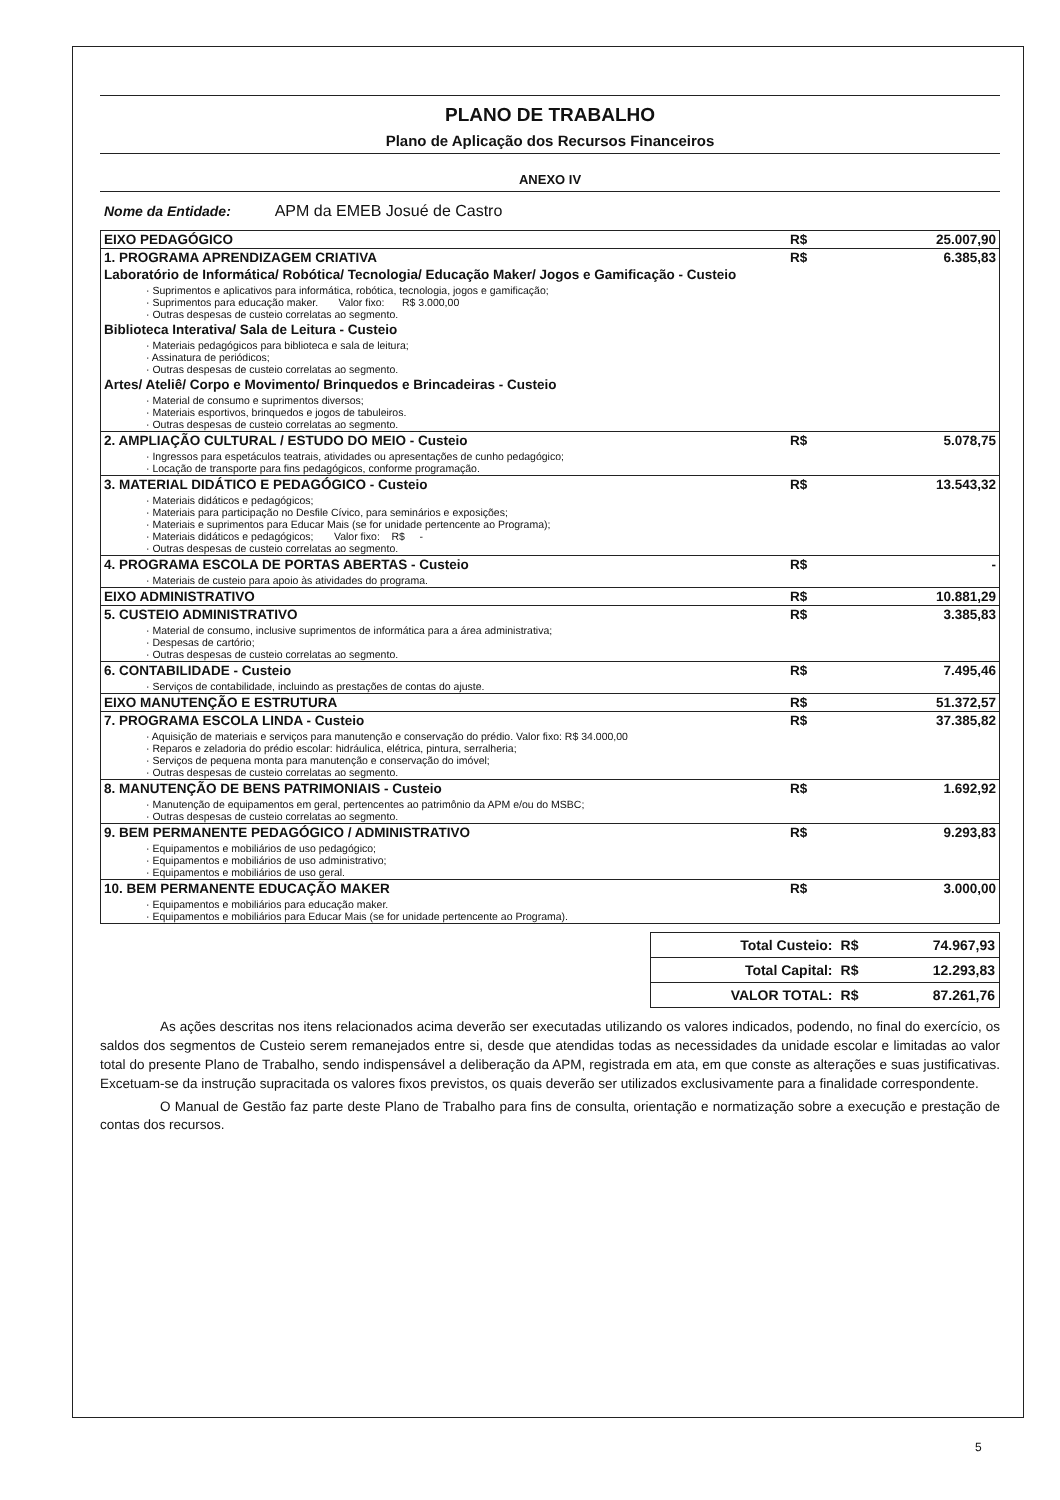PLANO DE TRABALHO
Plano de Aplicação dos Recursos Financeiros
ANEXO IV
Nome da Entidade: APM da EMEB Josué de Castro
| EIXO PEDAGÓGICO | R$ | 25.007,90 |
| 1. PROGRAMA APRENDIZAGEM CRIATIVA | R$ | 6.385,83 |
| Laboratório de Informática/ Robótica/ Tecnologia/ Educação Maker/ Jogos e Gamificação - Custeio | | |
| · Suprimentos e aplicativos para informática, robótica, tecnologia, jogos e gamificação; · Suprimentos para educação maker. Valor fixo: R$ 3.000,00 · Outras despesas de custeio correlatas ao segmento. | | |
| Biblioteca Interativa/ Sala de Leitura - Custeio | | |
| · Materiais pedagógicos para biblioteca e sala de leitura; · Assinatura de periódicos; · Outras despesas de custeio correlatas ao segmento. | | |
| Artes/ Ateliê/ Corpo e Movimento/ Brinquedos e Brincadeiras - Custeio | | |
| · Material de consumo e suprimentos diversos; · Materiais esportivos, brinquedos e jogos de tabuleiros. · Outras despesas de custeio correlatas ao segmento. | | |
| 2. AMPLIAÇÃO CULTURAL / ESTUDO DO MEIO - Custeio | R$ | 5.078,75 |
| · Ingressos para espetáculos teatrais, atividades ou apresentações de cunho pedagógico; · Locação de transporte para fins pedagógicos, conforme programação. | | |
| 3. MATERIAL DIDÁTICO E PEDAGÓGICO - Custeio | R$ | 13.543,32 |
| · Materiais didáticos e pedagógicos; · Materiais para participação no Desfile Cívico, para seminários e exposições; · Materiais e suprimentos para Educar Mais (se for unidade pertencente ao Programa); · Materiais didáticos e pedagógicos; Valor fixo: R$ - · Outras despesas de custeio correlatas ao segmento. | | |
| 4. PROGRAMA ESCOLA DE PORTAS ABERTAS - Custeio | R$ | - |
| · Materiais de custeio para apoio às atividades do programa. | | |
| EIXO ADMINISTRATIVO | R$ | 10.881,29 |
| 5. CUSTEIO ADMINISTRATIVO | R$ | 3.385,83 |
| · Material de consumo, inclusive suprimentos de informática para a área administrativa; · Despesas de cartório; · Outras despesas de custeio correlatas ao segmento. | | |
| 6. CONTABILIDADE - Custeio | R$ | 7.495,46 |
| · Serviços de contabilidade, incluindo as prestações de contas do ajuste. | | |
| EIXO MANUTENÇÃO E ESTRUTURA | R$ | 51.372,57 |
| 7. PROGRAMA ESCOLA LINDA - Custeio | R$ | 37.385,82 |
| · Aquisição de materiais e serviços para manutenção e conservação do prédio. Valor fixo: R$ 34.000,00 · Reparos e zeladoria do prédio escolar: hidráulica, elétrica, pintura, serralheria; · Serviços de pequena monta para manutenção e conservação do imóvel; · Outras despesas de custeio correlatas ao segmento. | | |
| 8. MANUTENÇÃO DE BENS PATRIMONIAIS - Custeio | R$ | 1.692,92 |
| · Manutenção de equipamentos em geral, pertencentes ao patrimônio da APM e/ou do MSBC; · Outras despesas de custeio correlatas ao segmento. | | |
| 9. BEM PERMANENTE PEDAGÓGICO / ADMINISTRATIVO | R$ | 9.293,83 |
| · Equipamentos e mobiliários de uso pedagógico; · Equipamentos e mobiliários de uso administrativo; · Equipamentos e mobiliários de uso geral. | | |
| 10. BEM PERMANENTE EDUCAÇÃO MAKER | R$ | 3.000,00 |
| · Equipamentos e mobiliários para educação maker. · Equipamentos e mobiliários para Educar Mais (se for unidade pertencente ao Programa). | | |
| Total Custeio: | R$ | 74.967,93 |
| Total Capital: | R$ | 12.293,83 |
| VALOR TOTAL: | R$ | 87.261,76 |
As ações descritas nos itens relacionados acima deverão ser executadas utilizando os valores indicados, podendo, no final do exercício, os saldos dos segmentos de Custeio serem remanejados entre si, desde que atendidas todas as necessidades da unidade escolar e limitadas ao valor total do presente Plano de Trabalho, sendo indispensável a deliberação da APM, registrada em ata, em que conste as alterações e suas justificativas. Excetuam-se da instrução supracitada os valores fixos previstos, os quais deverão ser utilizados exclusivamente para a finalidade correspondente.
O Manual de Gestão faz parte deste Plano de Trabalho para fins de consulta, orientação e normatização sobre a execução e prestação de contas dos recursos.
5